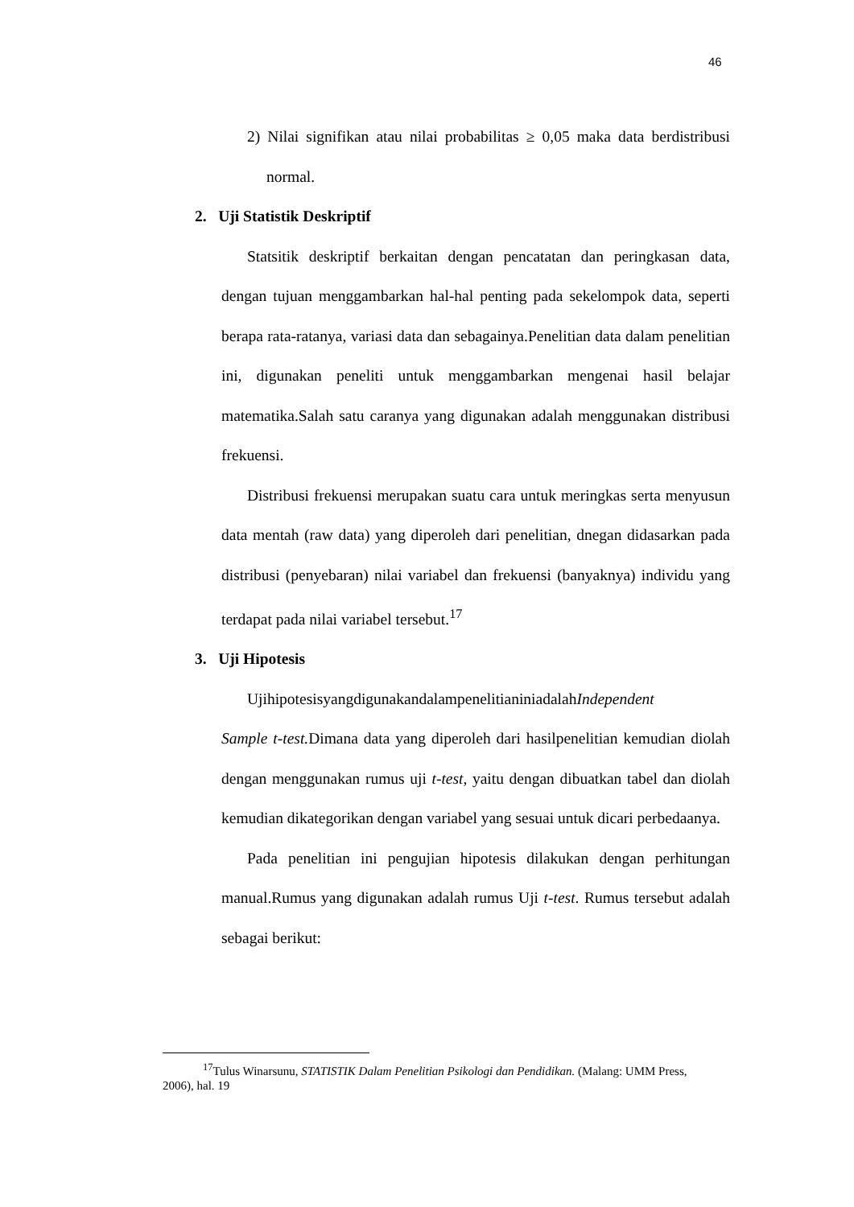46
2) Nilai signifikan atau nilai probabilitas ≥ 0,05 maka data berdistribusi normal.
2. Uji Statistik Deskriptif
Statsitik deskriptif berkaitan dengan pencatatan dan peringkasan data, dengan tujuan menggambarkan hal-hal penting pada sekelompok data, seperti berapa rata-ratanya, variasi data dan sebagainya.Penelitian data dalam penelitian ini, digunakan peneliti untuk menggambarkan mengenai hasil belajar matematika.Salah satu caranya yang digunakan adalah menggunakan distribusi frekuensi.
Distribusi frekuensi merupakan suatu cara untuk meringkas serta menyusun data mentah (raw data) yang diperoleh dari penelitian, dnegan didasarkan pada distribusi (penyebaran) nilai variabel dan frekuensi (banyaknya) individu yang terdapat pada nilai variabel tersebut.<sup>17</sup>
3. Uji Hipotesis
UjihipotesisyangdigunakandalampenelitianiniadalahIndependent
Sample t-test. Dimana data yang diperoleh dari hasilpenelitian kemudian diolah dengan menggunakan rumus uji t-test, yaitu dengan dibuatkan tabel dan diolah kemudian dikategorikan dengan variabel yang sesuai untuk dicari perbedaanya.
Pada penelitian ini pengujian hipotesis dilakukan dengan perhitungan manual.Rumus yang digunakan adalah rumus Uji t-test. Rumus tersebut adalah sebagai berikut:
<sup>17</sup> Tulus Winarsunu, STATISTIK Dalam Penelitian Psikologi dan Pendidikan. (Malang: UMM Press, 2006), hal. 19